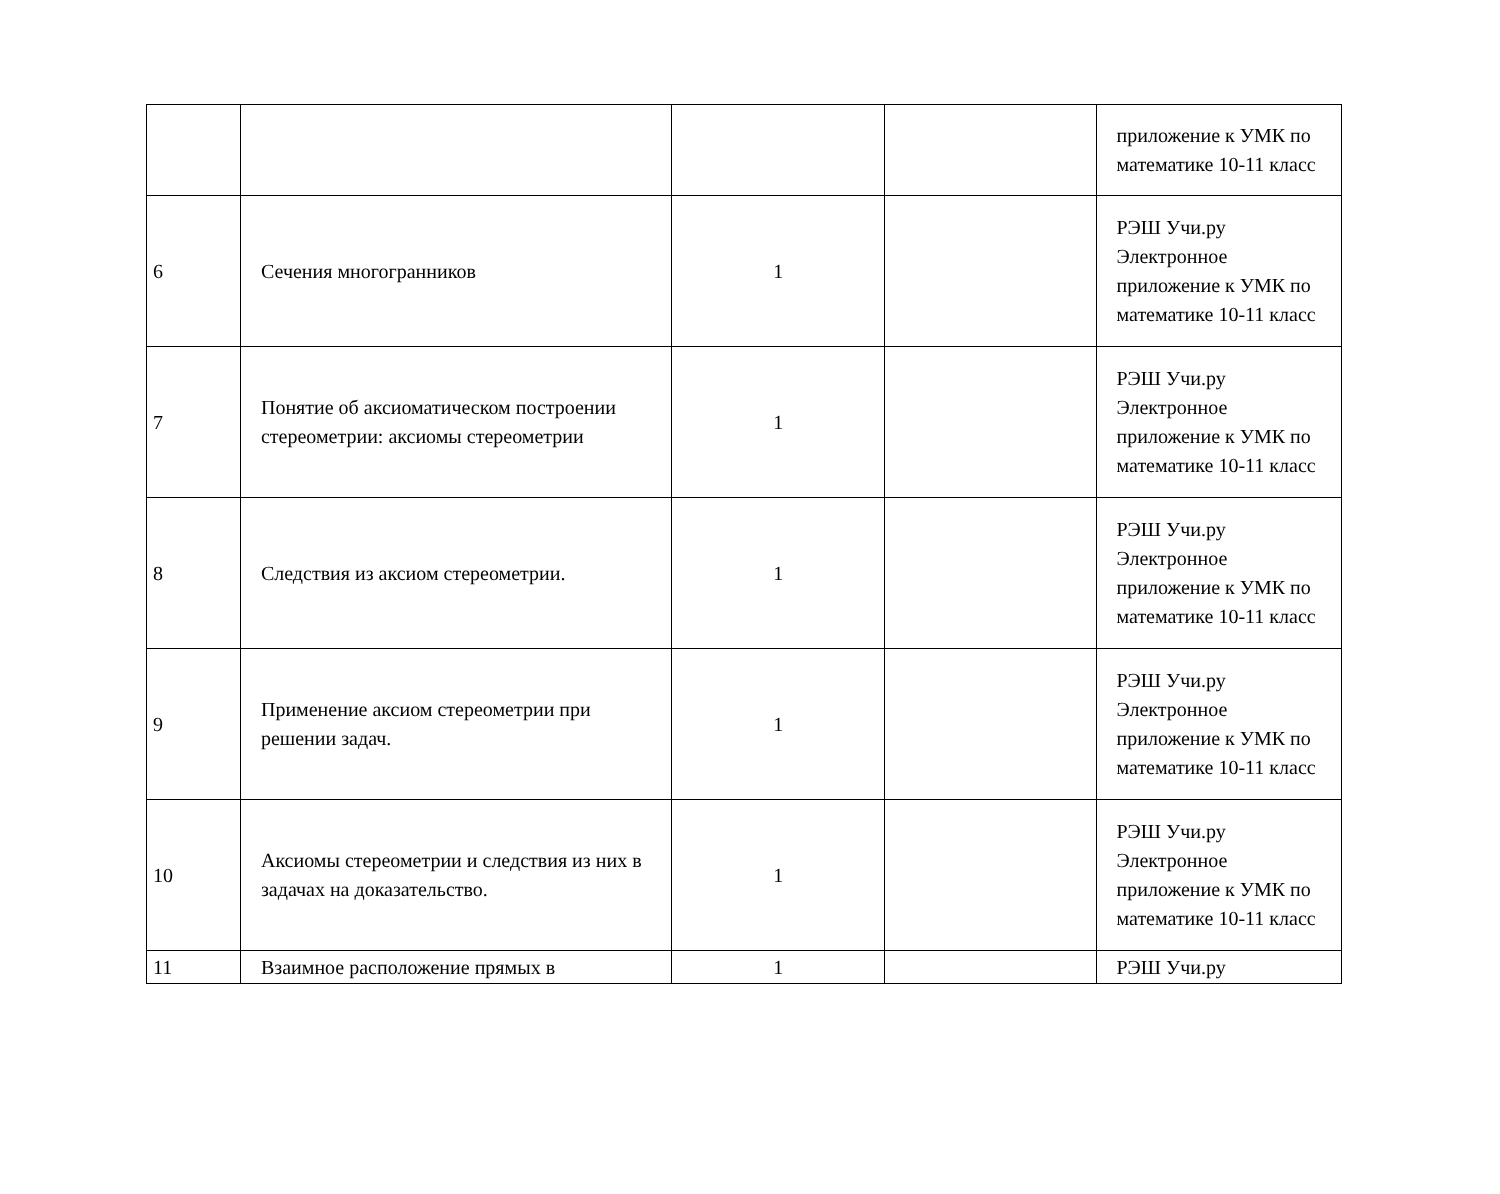| | | | | приложение к УМК по математике 10-11 класс |
| 6 | Сечения многогранников | 1 | | РЭШ Учи.ру Электронное приложение к УМК по математике 10-11 класс |
| 7 | Понятие об аксиоматическом построении стереометрии: аксиомы стереометрии | 1 | | РЭШ Учи.ру Электронное приложение к УМК по математике 10-11 класс |
| 8 | Следствия из аксиом стереометрии. | 1 | | РЭШ Учи.ру Электронное приложение к УМК по математике 10-11 класс |
| 9 | Применение аксиом стереометрии при решении задач. | 1 | | РЭШ Учи.ру Электронное приложение к УМК по математике 10-11 класс |
| 10 | Аксиомы стереометрии и следствия из них в задачах на доказательство. | 1 | | РЭШ Учи.ру Электронное приложение к УМК по математике 10-11 класс |
| 11 | Взаимное расположение прямых в | 1 | | РЭШ Учи.ру |